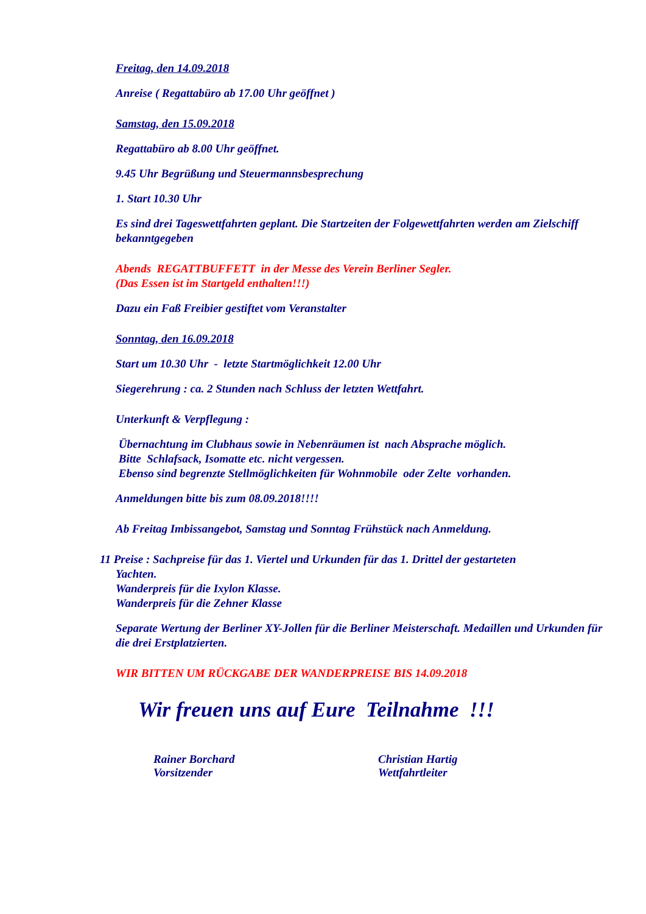Freitag, den 14.09.2018
Anreise ( Regattabüro ab 17.00 Uhr geöffnet )
Samstag, den 15.09.2018
Regattabüro ab 8.00 Uhr geöffnet.
9.45 Uhr Begrüßung und Steuermannsbesprechung
1. Start 10.30 Uhr
Es sind drei Tageswettfahrten geplant. Die Startzeiten der Folgewettfahrten werden am Zielschiff bekanntgegeben
Abends REGATTBUFFETT in der Messe des Verein Berliner Segler.
(Das Essen ist im Startgeld enthalten!!!)
Dazu ein Faß Freibier gestiftet vom Veranstalter
Sonntag, den 16.09.2018
Start um 10.30 Uhr - letzte Startmöglichkeit 12.00 Uhr
Siegerehrung : ca. 2 Stunden nach Schluss der letzten Wettfahrt.
Unterkunft & Verpflegung :
Übernachtung im Clubhaus sowie in Nebenräumen ist nach Absprache möglich.
Bitte Schlafsack, Isomatte etc. nicht vergessen.
Ebenso sind begrenzte Stellmöglichkeiten für Wohnmobile oder Zelte vorhanden.
Anmeldungen bitte bis zum 08.09.2018!!!!
Ab Freitag Imbissangebot, Samstag und Sonntag Frühstück nach Anmeldung.
11 Preise : Sachpreise für das 1. Viertel und Urkunden für das 1. Drittel der gestarteten
Yachten.
Wanderpreis für die Ixylon Klasse.
Wanderpreis für die Zehner Klasse
Separate Wertung der Berliner XY-Jollen für die Berliner Meisterschaft. Medaillen und Urkunden für die drei Erstplatzierten.
WIR BITTEN UM RÜCKGABE DER WANDERPREISE BIS 14.09.2018
Wir freuen uns auf Eure Teilnahme !!!
Rainer Borchard
Vorsitzender
Christian Hartig
Wettfahrtleiter